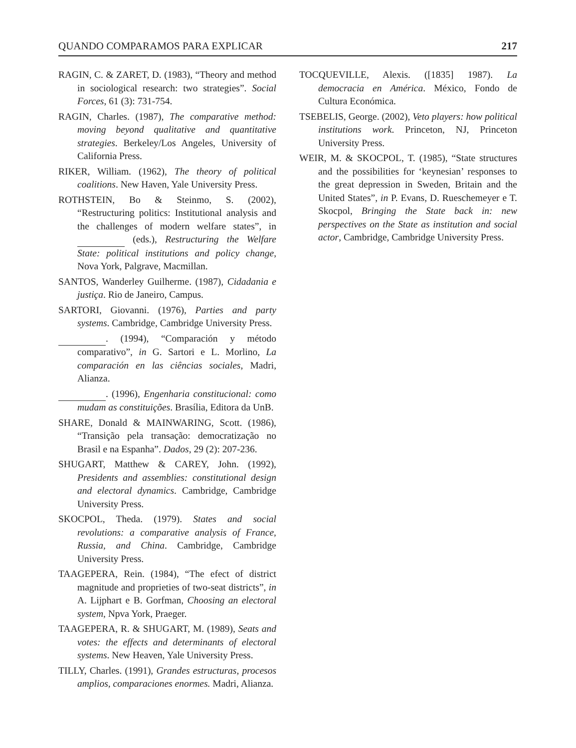QUANDO COMPARAMOS PARA EXPLICAR 217
RAGIN, C. & ZARET, D. (1983), “Theory and method in sociological research: two strategies”. Social Forces, 61 (3): 731-754.
RAGIN, Charles. (1987), The comparative method: moving beyond qualitative and quantitative strategies. Berkeley/Los Angeles, University of California Press.
RIKER, William. (1962), The theory of political coalitions. New Haven, Yale University Press.
ROTHSTEIN, Bo & Steinmo, S. (2002), “Restructuring politics: Institutional analysis and the challenges of modern welfare states”, in (eds.), Restructuring the Welfare State: political institutions and policy change, Nova York, Palgrave, Macmillan.
SANTOS, Wanderley Guilherme. (1987), Cidadania e justiça. Rio de Janeiro, Campus.
SARTORI, Giovanni. (1976), Parties and party systems. Cambridge, Cambridge University Press.
. (1994), “Comparación y método comparativo”, in G. Sartori e L. Morlino, La comparación en las ciências sociales, Madri, Alianza.
. (1996), Engenharia constitucional: como mudam as constituições. Brasília, Editora da UnB.
SHARE, Donald & MAINWARING, Scott. (1986), “Transição pela transação: democratização no Brasil e na Espanha”. Dados, 29 (2): 207-236.
SHUGART, Matthew & CAREY, John. (1992), Presidents and assemblies: constitutional design and electoral dynamics. Cambridge, Cambridge University Press.
SKOCPOL, Theda. (1979). States and social revolutions: a comparative analysis of France, Russia, and China. Cambridge, Cambridge University Press.
TAAGEPERA, Rein. (1984), “The efect of district magnitude and proprieties of two-seat districts”, in A. Lijphart e B. Gorfman, Choosing an electoral system, Npva York, Praeger.
TAAGEPERA, R. & SHUGART, M. (1989), Seats and votes: the effects and determinants of electoral systems. New Heaven, Yale University Press.
TILLY, Charles. (1991), Grandes estructuras, procesos amplios, comparaciones enormes. Madri, Alianza.
TOCQUEVILLE, Alexis. ([1835] 1987). La democracia en América. México, Fondo de Cultura Económica.
TSEBELIS, George. (2002), Veto players: how political institutions work. Princeton, NJ, Princeton University Press.
WEIR, M. & SKOCPOL, T. (1985), “State structures and the possibilities for ‘keynesian’ responses to the great depression in Sweden, Britain and the United States”, in P. Evans, D. Rueschemeyer e T. Skocpol, Bringing the State back in: new perspectives on the State as institution and social actor, Cambridge, Cambridge University Press.